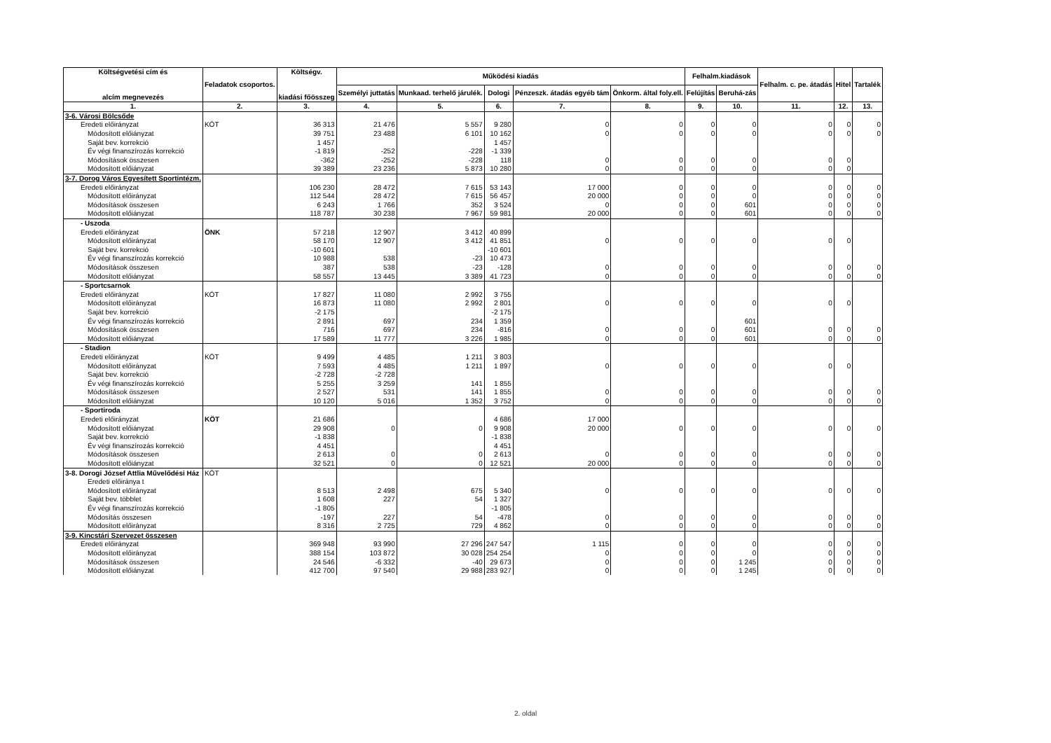| Költségvetési cím és alcím megnevezés | Feladatok csoportos. | Költségv. kiadási főösszeg | Működési kiadás | | | | | Felhalm.kiadások | | Felhalm. c. pe. átadás | Hitel | Tartalék |
| --- | --- | --- | --- | --- | --- | --- | --- | --- | --- | --- | --- | --- |
| | | | Személyi juttatás | Munkaad. terhelő járulék. | Dologi | Pénzeszk. átadás egyéb tám | Önkorm. által foly.ell. | Felújítás | Beruhá-zás | | | |
| 1. | 2. | 3. | 4. | 5. | 6. | 7. | 8. | 9. | 10. | 11. | 12. | 13. |
| 3-6. Városi Bölcsőde | | | | | | | | | | | | |
| Eredeti előirányzat | KÖT | 36 313 | 21 476 | 5 557 | 9 280 | 0 | 0 | 0 | 0 | 0 | 0 | 0 |
| Módosított előiányzat | | 39 751 | 23 488 | 6 101 | 10 162 | 0 | 0 | 0 | 0 | 0 | 0 | 0 |
| Saját bev. korrekció | | 1 457 | | | 1 457 | | | | | | | |
| Év végi finanszírozás korrekció | | -1 819 | -252 | -228 | -1 339 | | | | | | | |
| Módosítások összesen | | -362 | -252 | -228 | 118 | 0 | 0 | 0 | 0 | 0 | 0 | |
| Módosított előiányzat | | 39 389 | 23 236 | 5 873 | 10 280 | 0 | 0 | 0 | 0 | 0 | 0 | |
| 3-7. Dorog Város Egyesített Sportintézm. | | | | | | | | | | | | |
| Eredeti előirányzat | | 106 230 | 28 472 | 7 615 | 53 143 | 17 000 | 0 | 0 | 0 | 0 | 0 | 0 |
| Módosított előirányzat | | 112 544 | 28 472 | 7 615 | 56 457 | 20 000 | 0 | 0 | 0 | 0 | 0 | 0 |
| Módosítások összesen | | 6 243 | 1 766 | 352 | 3 524 | 0 | 0 | 0 | 601 | 0 | 0 | 0 |
| Módosított előiányzat | | 118 787 | 30 238 | 7 967 | 59 981 | 20 000 | 0 | 0 | 601 | 0 | 0 | 0 |
| - Uszoda | | | | | | | | | | | | |
| Eredeti előirányzat | ÖNK | 57 218 | 12 907 | 3 412 | 40 899 | | | | | | | |
| Módosított előirányzat | | 58 170 | 12 907 | 3 412 | 41 851 | 0 | 0 | 0 | 0 | 0 | 0 | |
| Saját bev. korrekció | | -10 601 | | | -10 601 | | | | | | | |
| Év végi finanszírozás korrekció | | 10 988 | 538 | -23 | 10 473 | | | | | | | |
| Módosítások összesen | | 387 | 538 | -23 | -128 | 0 | 0 | 0 | 0 | 0 | 0 | 0 |
| Módosított előiányzat | | 58 557 | 13 445 | 3 389 | 41 723 | 0 | 0 | 0 | 0 | 0 | 0 | 0 |
| - Sportcsarnok | | | | | | | | | | | | |
| Eredeti előirányzat | KÖT | 17 827 | 11 080 | 2 992 | 3 755 | | | | | | | |
| Módosított előirányzat | | 16 873 | 11 080 | 2 992 | 2 801 | 0 | 0 | 0 | 0 | 0 | 0 | |
| Saját bev. korrekció | | -2 175 | | | -2 175 | | | | | | | |
| Év végi finanszírozás korrekció | | 2 891 | 697 | 234 | 1 359 | | | | 601 | | | |
| Módosítások összesen | | 716 | 697 | 234 | -816 | 0 | 0 | 0 | 601 | 0 | 0 | 0 |
| Módosított előiányzat | | 17 589 | 11 777 | 3 226 | 1 985 | 0 | 0 | 0 | 601 | 0 | 0 | 0 |
| - Stadion | | | | | | | | | | | | |
| Eredeti előirányzat | KÖT | 9 499 | 4 485 | 1 211 | 3 803 | | | | | | | |
| Módosított előirányzat | | 7 593 | 4 485 | 1 211 | 1 897 | 0 | 0 | 0 | 0 | 0 | 0 | |
| Saját bev. korrekció | | -2 728 | -2 728 | | | | | | | | | |
| Év végi finanszírozás korrekció | | 5 255 | 3 259 | 141 | 1 855 | | | | | | | |
| Módosítások összesen | | 2 527 | 531 | 141 | 1 855 | 0 | 0 | 0 | 0 | 0 | 0 | 0 |
| Módosított előiányzat | | 10 120 | 5 016 | 1 352 | 3 752 | 0 | 0 | 0 | 0 | 0 | 0 | 0 |
| - Sportiroda | | | | | | | | | | | | |
| Eredeti előirányzat | KÖT | 21 686 | | | 4 686 | 17 000 | | | | | | |
| Módosított előiányzat | | 29 908 | 0 | 0 | 9 908 | 20 000 | 0 | 0 | 0 | 0 | 0 | 0 |
| Saját bev. korrekció | | -1 838 | | | -1 838 | | | | | | | |
| Év végi finanszírozás korrekció | | 4 451 | | | 4 451 | | | | | | | |
| Módosítások összesen | | 2 613 | 0 | 0 | 2 613 | 0 | 0 | 0 | 0 | 0 | 0 | 0 |
| Módosított előiányzat | | 32 521 | 0 | 0 | 12 521 | 20 000 | 0 | 0 | 0 | 0 | 0 | 0 |
| 3-8. Dorogi József Attlia Művelődési Ház | KÖT | | | | | | | | | | | |
| Eredeti előiránya t | | | | | | | | | | | | |
| Módosított előirányzat | | 8 513 | 2 498 | 675 | 5 340 | 0 | 0 | 0 | 0 | 0 | 0 | 0 |
| Saját bev. többlet | | 1 608 | 227 | 54 | 1 327 | | | | | | | |
| Év végi finanszírozás korrekció | | -1 805 | | | -1 805 | | | | | | | |
| Módosítás összesen | | -197 | 227 | 54 | -478 | 0 | 0 | 0 | 0 | 0 | 0 | 0 |
| Módosított előirányzat | | 8 316 | 2 725 | 729 | 4 862 | 0 | 0 | 0 | 0 | 0 | 0 | 0 |
| 3-9. Kincstári Szervezet összesen | | | | | | | | | | | | |
| Eredeti előirányzat | | 369 948 | 93 990 | 27 296 | 247 547 | 1 115 | 0 | 0 | 0 | 0 | 0 | 0 |
| Módosított előirányzat | | 388 154 | 103 872 | 30 028 | 254 254 | 0 | 0 | 0 | 0 | 0 | 0 | 0 |
| Módosítások összesen | | 24 546 | -6 332 | -40 | 29 673 | 0 | 0 | 0 | 1 245 | 0 | 0 | 0 |
| Módosított előiányzat | | 412 700 | 97 540 | 29 988 | 283 927 | 0 | 0 | 0 | 1 245 | 0 | 0 | 0 |
2. oldal